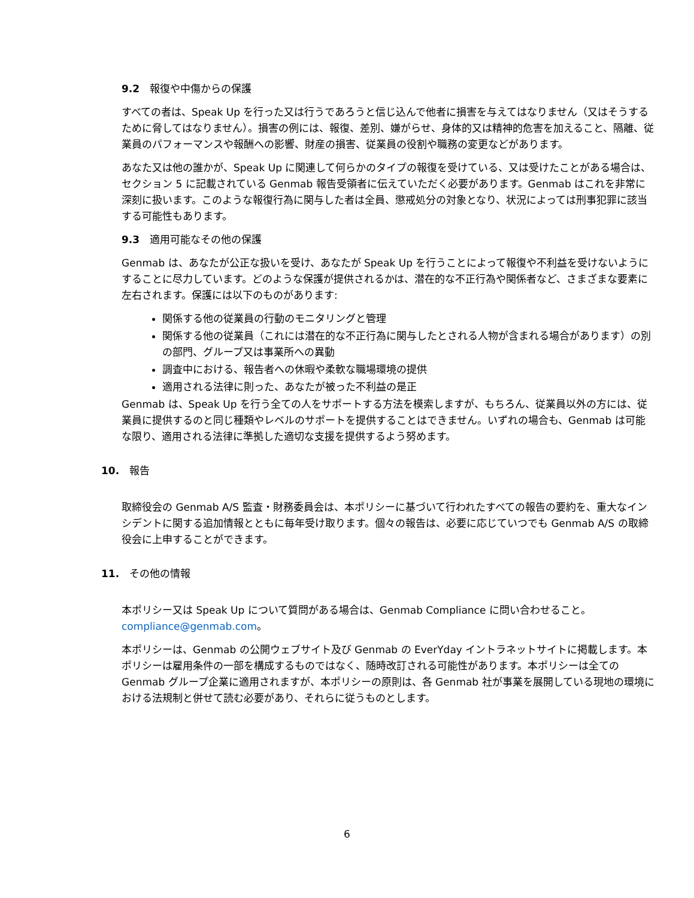9.2　報復や中傷からの保護
すべての者は、Speak Up を行った又は行うであろうと信じ込んで他者に損害を与えてはなりません（又はそうするために脅してはなりません）。損害の例には、報復、差別、嫌がらせ、身体的又は精神的危害を加えること、隔離、従業員のパフォーマンスや報酬への影響、財産の損害、従業員の役割や職務の変更などがあります。
あなた又は他の誰かが、Speak Up に関連して何らかのタイプの報復を受けている、又は受けたことがある場合は、セクション 5 に記載されている Genmab 報告受領者に伝えていただく必要があります。Genmab はこれを非常に深刻に扱います。このような報復行為に関与した者は全員、懲戒処分の対象となり、状況によっては刑事犯罪に該当する可能性もあります。
9.3　適用可能なその他の保護
Genmab は、あなたが公正な扱いを受け、あなたが Speak Up を行うことによって報復や不利益を受けないようにすることに尽力しています。どのような保護が提供されるかは、潜在的な不正行為や関係者など、さまざまな要素に左右されます。保護には以下のものがあります:
関係する他の従業員の行動のモニタリングと管理
関係する他の従業員（これには潜在的な不正行為に関与したとされる人物が含まれる場合があります）の別の部門、グループ又は事業所への異動
調査中における、報告者への休暇や柔軟な職場環境の提供
適用される法律に則った、あなたが被った不利益の是正
Genmab は、Speak Up を行う全ての人をサポートする方法を模索しますが、もちろん、従業員以外の方には、従業員に提供するのと同じ種類やレベルのサポートを提供することはできません。いずれの場合も、Genmab は可能な限り、適用される法律に準拠した適切な支援を提供するよう努めます。
10.　報告
取締役会の Genmab A/S 監査・財務委員会は、本ポリシーに基づいて行われたすべての報告の要約を、重大なインシデントに関する追加情報とともに毎年受け取ります。個々の報告は、必要に応じていつでも Genmab A/S の取締役会に上申することができます。
11.　その他の情報
本ポリシー又は Speak Up について質問がある場合は、Genmab Compliance に問い合わせること。compliance@genmab.com。
本ポリシーは、Genmab の公開ウェブサイト及び Genmab の EverYday イントラネットサイトに掲載します。本ポリシーは雇用条件の一部を構成するものではなく、随時改訂される可能性があります。本ポリシーは全ての Genmab グループ企業に適用されますが、本ポリシーの原則は、各 Genmab 社が事業を展開している現地の環境における法規制と併せて読む必要があり、それらに従うものとします。
6